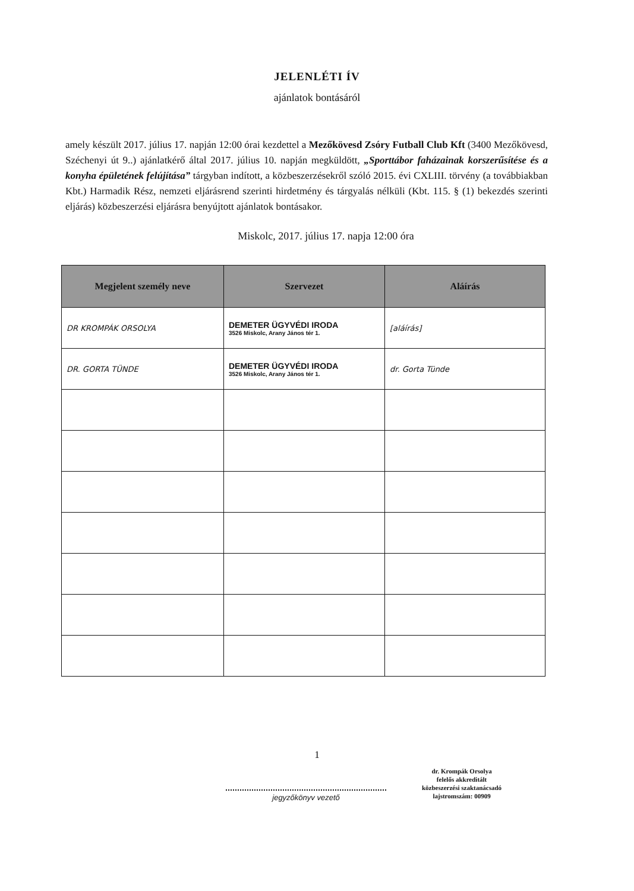JELENLÉTI ÍV
ajánlatok bontásáról
amely készült 2017. július 17. napján 12:00 órai kezdettel a Mezőkövesd Zsóry Futball Club Kft (3400 Mezőkövesd, Széchenyi út 9..) ajánlatkérő által 2017. július 10. napján megküldött, „Sporttábor faházainak korszerűsítése és a konyha épületének felújítása” tárgyban indított, a közbeszerzésekről szóló 2015. évi CXLIII. törvény (a továbbiakban Kbt.) Harmadik Rész, nemzeti eljárásrend szerinti hirdetmény és tárgyalás nélküli (Kbt. 115. § (1) bekezdés szerinti eljárás) közbeszerzési eljárásra benyújtott ajánlatok bontásakor.
Miskolc, 2017. július 17. napja 12:00 óra
| Megjelent személy neve | Szervezet | Aláírás |
| --- | --- | --- |
| DR KROMPÁK ORSOLYA | DEMETER ÜGYVÉDI IRODA 3526 Miskolc, Arany János tér 1. | [aláírás] |
| DR. GORTA TÜNDE | DEMETER ÜGYVÉDI IRODA 3526 Miskolc, Arany János tér 1. | dr. Gorta Tünde |
1
jegyzőkönyv vezető
dr. Krompák Orsolya
felelős akkreditált
közbeszerzési szaktanácsadó
lajstromszám: 00909